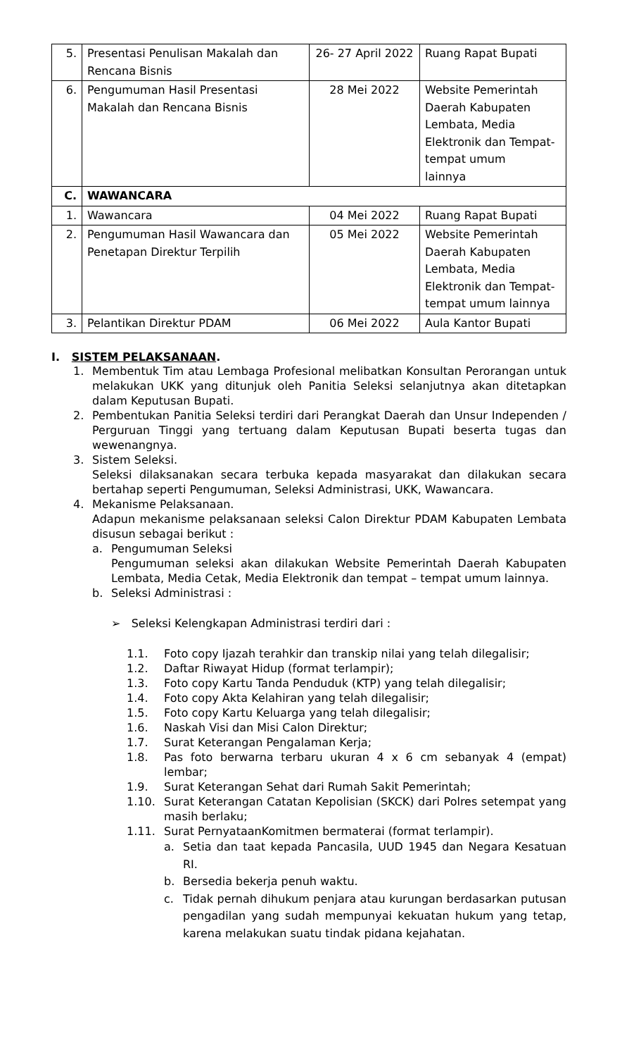| 5. | Presentasi Penulisan Makalah dan Rencana Bisnis | 26- 27 April 2022 | Ruang Rapat Bupati |
| 6. | Pengumuman Hasil Presentasi Makalah dan Rencana Bisnis | 28 Mei 2022 | Website Pemerintah Daerah Kabupaten Lembata, Media Elektronik dan Tempat-tempat umum lainnya |
| C. | WAWANCARA | | |
| 1. | Wawancara | 04 Mei 2022 | Ruang Rapat Bupati |
| 2. | Pengumuman Hasil Wawancara dan Penetapan Direktur Terpilih | 05 Mei 2022 | Website Pemerintah Daerah Kabupaten Lembata, Media Elektronik dan Tempat-tempat umum lainnya |
| 3. | Pelantikan Direktur PDAM | 06 Mei 2022 | Aula Kantor Bupati |
I. SISTEM PELAKSANAAN.
1. Membentuk Tim atau Lembaga Profesional melibatkan Konsultan Perorangan untuk melakukan UKK yang ditunjuk oleh Panitia Seleksi selanjutnya akan ditetapkan dalam Keputusan Bupati.
2. Pembentukan Panitia Seleksi terdiri dari Perangkat Daerah dan Unsur Independen / Perguruan Tinggi yang tertuang dalam Keputusan Bupati beserta tugas dan wewenangnya.
3. Sistem Seleksi.
Seleksi dilaksanakan secara terbuka kepada masyarakat dan dilakukan secara bertahap seperti Pengumuman, Seleksi Administrasi, UKK, Wawancara.
4. Mekanisme Pelaksanaan.
Adapun mekanisme pelaksanaan seleksi Calon Direktur PDAM Kabupaten Lembata disusun sebagai berikut :
a. Pengumuman Seleksi
Pengumuman seleksi akan dilakukan Website Pemerintah Daerah Kabupaten Lembata, Media Cetak, Media Elektronik dan tempat – tempat umum lainnya.
b. Seleksi Administrasi :
➢ Seleksi Kelengkapan Administrasi terdiri dari :
1.1. Foto copy Ijazah terahkir dan transkip nilai yang telah dilegalisir;
1.2. Daftar Riwayat Hidup (format terlampir);
1.3. Foto copy Kartu Tanda Penduduk (KTP) yang telah dilegalisir;
1.4. Foto copy Akta Kelahiran yang telah dilegalisir;
1.5. Foto copy Kartu Keluarga yang telah dilegalisir;
1.6. Naskah Visi dan Misi Calon Direktur;
1.7. Surat Keterangan Pengalaman Kerja;
1.8. Pas foto berwarna terbaru ukuran 4 x 6 cm sebanyak 4 (empat) lembar;
1.9. Surat Keterangan Sehat dari Rumah Sakit Pemerintah;
1.10. Surat Keterangan Catatan Kepolisian (SKCK) dari Polres setempat yang masih berlaku;
1.11. Surat PernyataanKomitmen bermaterai (format terlampir).
a. Setia dan taat kepada Pancasila, UUD 1945 dan Negara Kesatuan RI.
b. Bersedia bekerja penuh waktu.
c. Tidak pernah dihukum penjara atau kurungan berdasarkan putusan pengadilan yang sudah mempunyai kekuatan hukum yang tetap, karena melakukan suatu tindak pidana kejahatan.